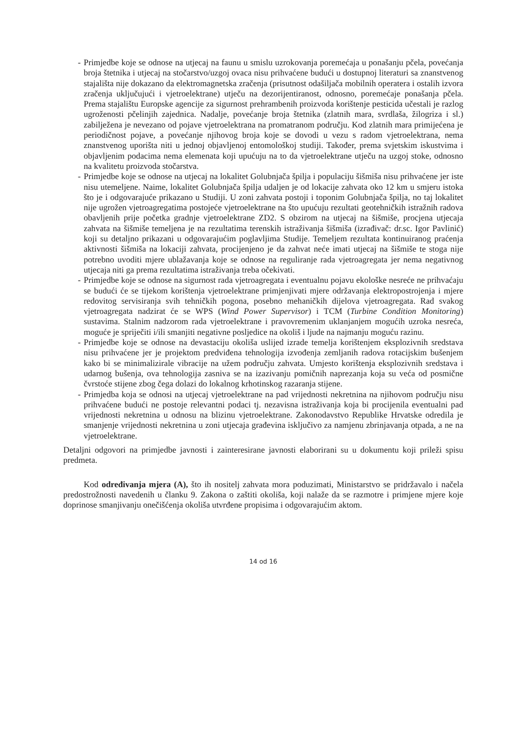- Primjedbe koje se odnose na utjecaj na faunu u smislu uzrokovanja poremećaja u ponašanju pčela, povećanja broja štetnika i utjecaj na stočarstvo/uzgoj ovaca nisu prihvaćene budući u dostupnoj literaturi sa znanstvenog stajališta nije dokazano da elektromagnetska zračenja (prisutnost odašiljača mobilnih operatera i ostalih izvora zračenja uključujući i vjetroelektrane) utječu na dezorijentiranost, odnosno, poremećaje ponašanja pčela. Prema stajalištu Europske agencije za sigurnost prehrambenih proizvoda korištenje pesticida učestali je razlog ugroženosti pčelinjih zajednica. Nadalje, povećanje broja štetnika (zlatnih mara, svrdlaša, žilogriza i sl.) zabilježena je nevezano od pojave vjetroelektrana na promatranom području. Kod zlatnih mara primijećena je periodičnost pojave, a povećanje njihovog broja koje se dovodi u vezu s radom vjetroelektrana, nema znanstvenog uporišta niti u jednoj objavljenoj entomološkoj studiji. Također, prema svjetskim iskustvima i objavljenim podacima nema elemenata koji upućuju na to da vjetroelektrane utječu na uzgoj stoke, odnosno na kvalitetu proizvoda stočarstva.
- Primjedbe koje se odnose na utjecaj na lokalitet Golubnjača špilja i populaciju šišmiša nisu prihvaćene jer iste nisu utemeljene. Naime, lokalitet Golubnjača špilja udaljen je od lokacije zahvata oko 12 km u smjeru istoka što je i odgovarajuće prikazano u Studiji. U zoni zahvata postoji i toponim Golubnjača špilja, no taj lokalitet nije ugrožen vjetroagregatima postojeće vjetroelektrane na što upućuju rezultati geotehničkih istražnih radova obavljenih prije početka gradnje vjetroelektrane ZD2. S obzirom na utjecaj na šišmiše, procjena utjecaja zahvata na šišmiše temeljena je na rezultatima terenskih istraživanja šišmiša (izrađivač: dr.sc. Igor Pavlinić) koji su detaljno prikazani u odgovarajućim poglavljima Studije. Temeljem rezultata kontinuiranog praćenja aktivnosti šišmiša na lokaciji zahvata, procijenjeno je da zahvat neće imati utjecaj na šišmiše te stoga nije potrebno uvoditi mjere ublažavanja koje se odnose na reguliranje rada vjetroagregata jer nema negativnog utjecaja niti ga prema rezultatima istraživanja treba očekivati.
- Primjedbe koje se odnose na sigurnost rada vjetroagregata i eventualnu pojavu ekološke nesreće ne prihvaćaju se budući će se tijekom korištenja vjetroelektrane primjenjivati mjere održavanja elektropostrojenja i mjere redovitog servisiranja svih tehničkih pogona, posebno mehaničkih dijelova vjetroagregata. Rad svakog vjetroagregata nadzirat će se WPS (Wind Power Supervisor) i TCM (Turbine Condition Monitoring) sustavima. Stalnim nadzorom rada vjetroelektrane i pravovremenim uklanjanjem mogućih uzroka nesreća, moguće je spriječiti i/ili smanjiti negativne posljedice na okoliš i ljude na najmanju moguću razinu.
- Primjedbe koje se odnose na devastaciju okoliša uslijed izrade temelja korištenjem eksplozivnih sredstava nisu prihvaćene jer je projektom predviđena tehnologija izvođenja zemljanih radova rotacijskim bušenjem kako bi se minimalizirale vibracije na užem području zahvata. Umjesto korištenja eksplozivnih sredstava i udarnog bušenja, ova tehnologija zasniva se na izazivanju pomičnih naprezanja koja su veća od posmične čvrstoće stijene zbog čega dolazi do lokalnog krhotinskog razaranja stijene.
- Primjedba koja se odnosi na utjecaj vjetroelektrane na pad vrijednosti nekretnina na njihovom području nisu prihvaćene budući ne postoje relevantni podaci tj. nezavisna istraživanja koja bi procijenila eventualni pad vrijednosti nekretnina u odnosu na blizinu vjetroelektrane. Zakonodavstvo Republike Hrvatske odredila je smanjenje vrijednosti nekretnina u zoni utjecaja građevina isključivo za namjenu zbrinjavanja otpada, a ne na vjetroelektrane.
Detaljni odgovori na primjedbe javnosti i zainteresirane javnosti elaborirani su u dokumentu koji prileži spisu predmeta.
Kod određivanja mjera (A), što ih nositelj zahvata mora poduzimati, Ministarstvo se pridržavalo i načela predostrožnosti navedenih u članku 9. Zakona o zaštiti okoliša, koji nalaže da se razmotre i primjene mjere koje doprinose smanjivanju onečišćenja okoliša utvrđene propisima i odgovarajućim aktom.
14 od 16